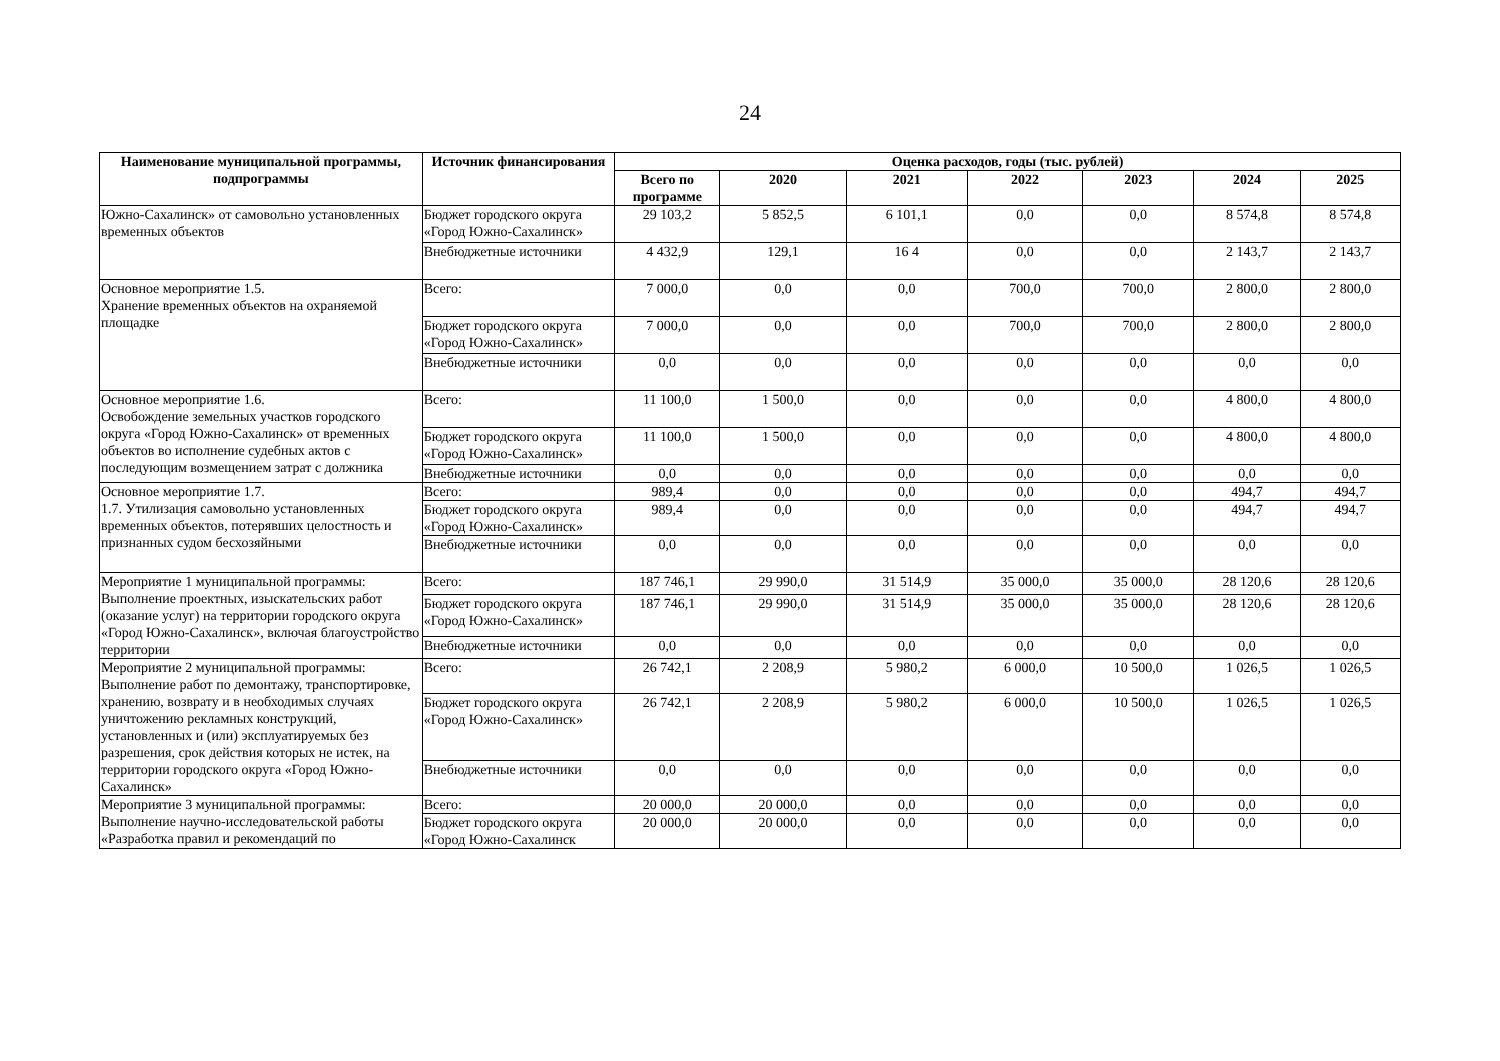24
| Наименование муниципальной программы, подпрограммы | Источник финансирования | Оценка расходов, годы (тыс. рублей) | | | | | | |
| --- | --- | --- | --- | --- | --- | --- | --- | --- |
| | | Всего по программе | 2020 | 2021 | 2022 | 2023 | 2024 | 2025 |
| Южно-Сахалинск» от самовольно установленных временных объектов | Бюджет городского округа «Город Южно-Сахалинск» | 29 103,2 | 5 852,5 | 6 101,1 | 0,0 | 0,0 | 8 574,8 | 8 574,8 |
| | Внебюджетные источники | 4 432,9 | 129,1 | 16 4 | 0,0 | 0,0 | 2 143,7 | 2 143,7 |
| Основное мероприятие 1.5. Хранение временных объектов на охраняемой площадке | Всего: | 7 000,0 | 0,0 | 0,0 | 700,0 | 700,0 | 2 800,0 | 2 800,0 |
| | Бюджет городского округа «Город Южно-Сахалинск» | 7 000,0 | 0,0 | 0,0 | 700,0 | 700,0 | 2 800,0 | 2 800,0 |
| | Внебюджетные источники | 0,0 | 0,0 | 0,0 | 0,0 | 0,0 | 0,0 | 0,0 |
| Основное мероприятие 1.6. Освобождение земельных участков городского округа «Город Южно-Сахалинск» от временных объектов во исполнение судебных актов с последующим возмещением затрат с должника | Всего: | 11 100,0 | 1 500,0 | 0,0 | 0,0 | 0,0 | 4 800,0 | 4 800,0 |
| | Бюджет городского округа «Город Южно-Сахалинск» | 11 100,0 | 1 500,0 | 0,0 | 0,0 | 0,0 | 4 800,0 | 4 800,0 |
| | Внебюджетные источники | 0,0 | 0,0 | 0,0 | 0,0 | 0,0 | 0,0 | 0,0 |
| Основное мероприятие 1.7. 1.7. Утилизация самовольно установленных временных объектов, потерявших целостность и признанных судом бесхозяйными | Всего: | 989,4 | 0,0 | 0,0 | 0,0 | 0,0 | 494,7 | 494,7 |
| | Бюджет городского округа «Город Южно-Сахалинск» | 989,4 | 0,0 | 0,0 | 0,0 | 0,0 | 494,7 | 494,7 |
| | Внебюджетные источники | 0,0 | 0,0 | 0,0 | 0,0 | 0,0 | 0,0 | 0,0 |
| Мероприятие 1 муниципальной программы: Выполнение проектных, изыскательских работ (оказание услуг) на территории городского округа «Город Южно-Сахалинск», включая благоустройство территории | Всего: | 187 746,1 | 29 990,0 | 31 514,9 | 35 000,0 | 35 000,0 | 28 120,6 | 28 120,6 |
| | Бюджет городского округа «Город Южно-Сахалинск» | 187 746,1 | 29 990,0 | 31 514,9 | 35 000,0 | 35 000,0 | 28 120,6 | 28 120,6 |
| | Внебюджетные источники | 0,0 | 0,0 | 0,0 | 0,0 | 0,0 | 0,0 | 0,0 |
| Мероприятие 2 муниципальной программы: Выполнение работ по демонтажу, транспортировке, хранению, возврату и в необходимых случаях уничтожению рекламных конструкций, установленных и (или) эксплуатируемых без разрешения, срок действия которых не истек, на территории городского округа «Город Южно-Сахалинск» | Всего: | 26 742,1 | 2 208,9 | 5 980,2 | 6 000,0 | 10 500,0 | 1 026,5 | 1 026,5 |
| | Бюджет городского округа «Город Южно-Сахалинск» | 26 742,1 | 2 208,9 | 5 980,2 | 6 000,0 | 10 500,0 | 1 026,5 | 1 026,5 |
| | Внебюджетные источники | 0,0 | 0,0 | 0,0 | 0,0 | 0,0 | 0,0 | 0,0 |
| Мероприятие 3 муниципальной программы: Выполнение научно-исследовательской работы «Разработка правил и рекомендаций по | Всего: | 20 000,0 | 20 000,0 | 0,0 | 0,0 | 0,0 | 0,0 | 0,0 |
| | Бюджет городского округа «Город Южно-Сахалинск | 20 000,0 | 20 000,0 | 0,0 | 0,0 | 0,0 | 0,0 | 0,0 |